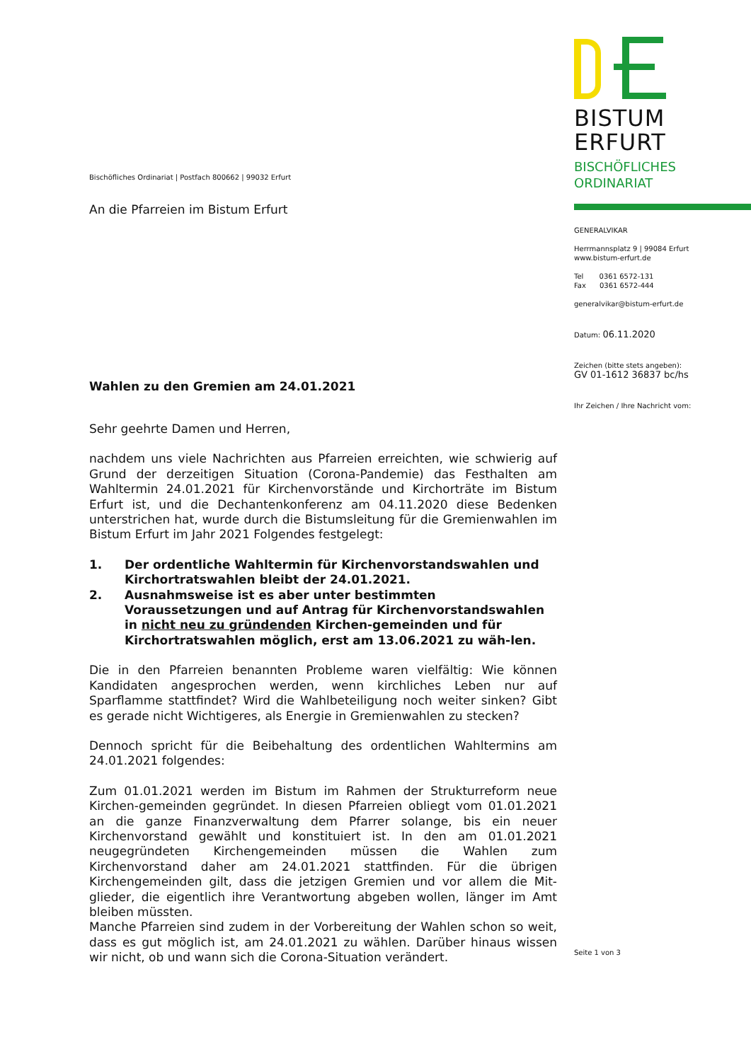Bischöfliches Ordinariat | Postfach 800662 | 99032 Erfurt
An die Pfarreien im Bistum Erfurt
Wahlen zu den Gremien am 24.01.2021
Sehr geehrte Damen und Herren,
nachdem uns viele Nachrichten aus Pfarreien erreichten, wie schwierig auf Grund der derzeitigen Situation (Corona-Pandemie) das Festhalten am Wahltermin 24.01.2021 für Kirchenvorstände und Kirchorträte im Bistum Erfurt ist, und die Dechantenkonferenz am 04.11.2020 diese Bedenken unterstrichen hat, wurde durch die Bistumsleitung für die Gremienwahlen im Bistum Erfurt im Jahr 2021 Folgendes festgelegt:
1. Der ordentliche Wahltermin für Kirchenvorstandswahlen und Kirchortratswahlen bleibt der 24.01.2021.
2. Ausnahmsweise ist es aber unter bestimmten Voraussetzungen und auf Antrag für Kirchenvorstandswahlen in nicht neu zu gründenden Kirchen-gemeinden und für Kirchortratswahlen möglich, erst am 13.06.2021 zu wäh-len.
Die in den Pfarreien benannten Probleme waren vielfältig: Wie können Kandidaten angesprochen werden, wenn kirchliches Leben nur auf Sparflamme stattfindet? Wird die Wahlbeteiligung noch weiter sinken? Gibt es gerade nicht Wichtigeres, als Energie in Gremienwahlen zu stecken?
Dennoch spricht für die Beibehaltung des ordentlichen Wahltermins am 24.01.2021 folgendes:
Zum 01.01.2021 werden im Bistum im Rahmen der Strukturreform neue Kirchen-gemeinden gegründet. In diesen Pfarreien obliegt vom 01.01.2021 an die ganze Finanzverwaltung dem Pfarrer solange, bis ein neuer Kirchenvorstand gewählt und konstituiert ist. In den am 01.01.2021 neugegründeten Kirchengemeinden müssen die Wahlen zum Kirchenvorstand daher am 24.01.2021 stattfinden. Für die übrigen Kirchengemeinden gilt, dass die jetzigen Gremien und vor allem die Mit-glieder, die eigentlich ihre Verantwortung abgeben wollen, länger im Amt bleiben müssten.
Manche Pfarreien sind zudem in der Vorbereitung der Wahlen schon so weit, dass es gut möglich ist, am 24.01.2021 zu wählen. Darüber hinaus wissen wir nicht, ob und wann sich die Corona-Situation verändert.
BISTUM
ERFURT
BISCHÖFLICHES
ORDINARIAT
GENERALVIKAR
Herrmannsplatz 9 | 99084 Erfurt
www.bistum-erfurt.de
Tel 0361 6572-131
Fax 0361 6572-444
generalvikar@bistum-erfurt.de
Datum: 06.11.2020
Zeichen (bitte stets angeben):
GV 01-1612 36837 bc/hs
Ihr Zeichen / Ihre Nachricht vom:
Seite 1 von 3